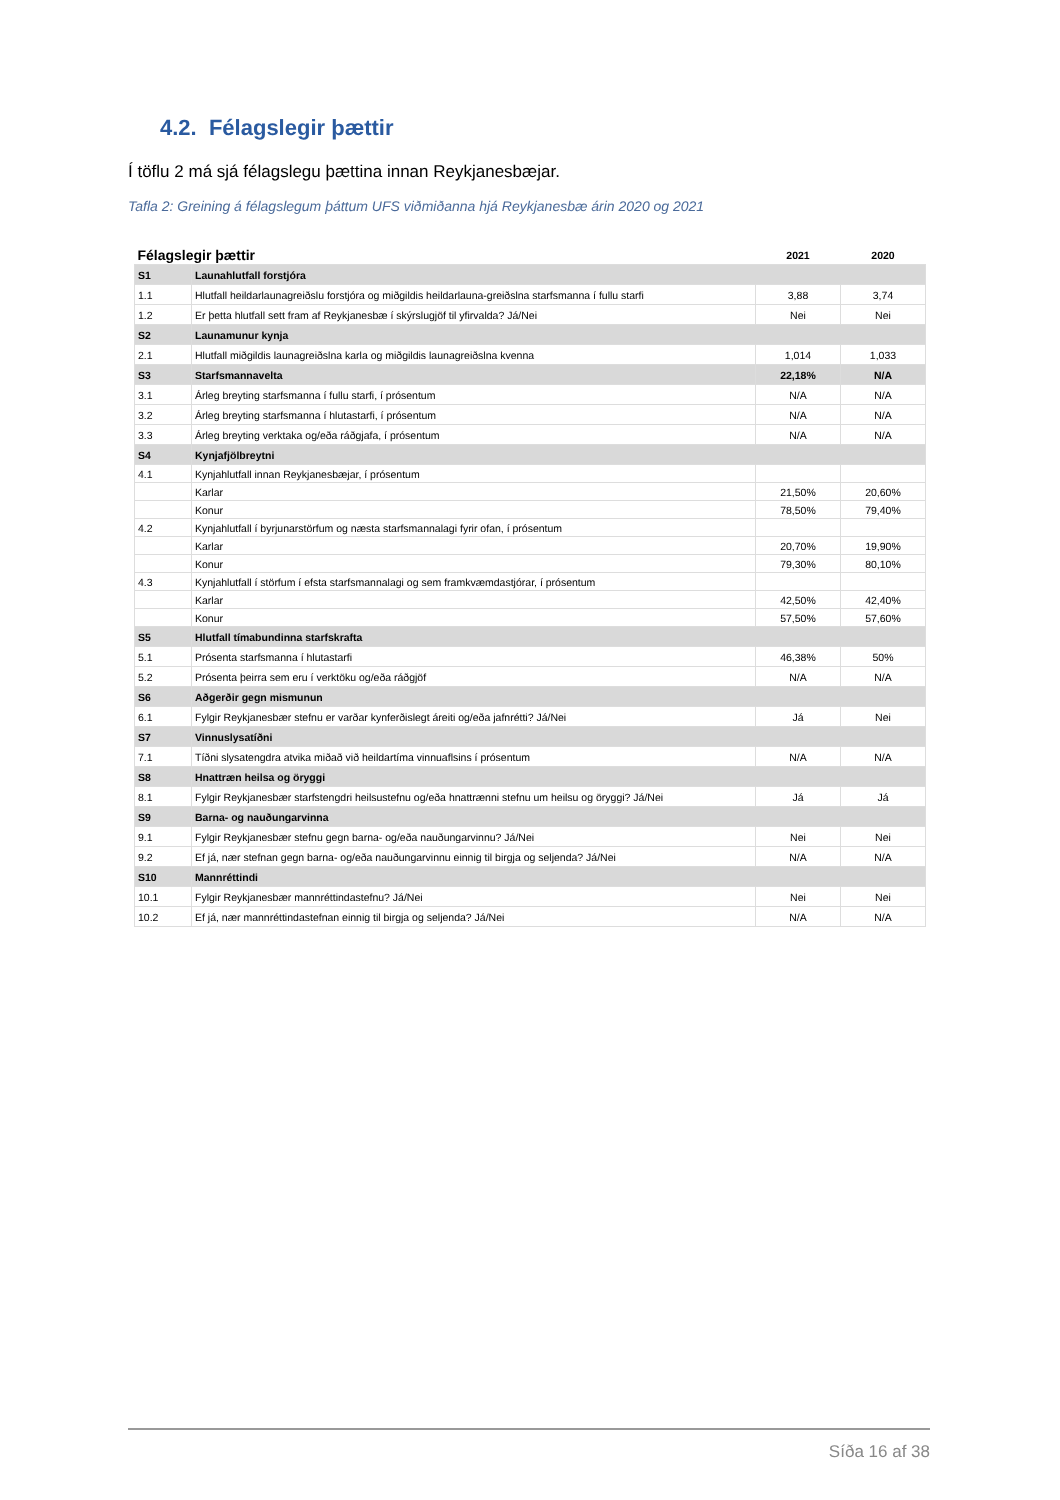4.2. Félagslegir þættir
Í töflu 2 má sjá félagslegu þættina innan Reykjanesbæjar.
Tafla 2: Greining á félagslegum þáttum UFS viðmiðanna hjá Reykjanesbæ árin 2020 og 2021
| Félagslegir þættir | | 2021 | 2020 |
| --- | --- | --- | --- |
| S1 | Launahlutfall forstjóra | | |
| 1.1 | Hlutfall heildarlaunagreiðslu forstjóra og miðgildis heildarlauna-greiðslna starfsmanna í fullu starfi | 3,88 | 3,74 |
| 1.2 | Er þetta hlutfall sett fram af Reykjanesbæ í skýrslugjöf til yfirvalda? Já/Nei | Nei | Nei |
| S2 | Launamunur kynja | | |
| 2.1 | Hlutfall miðgildis launagreiðslna karla og miðgildis launagreiðslna kvenna | 1,014 | 1,033 |
| S3 | Starfsmannavelta | 22,18% | N/A |
| 3.1 | Árleg breyting starfsmanna í fullu starfi, í prósentum | N/A | N/A |
| 3.2 | Árleg breyting starfsmanna í hlutastarfi, í prósentum | N/A | N/A |
| 3.3 | Árleg breyting verktaka og/eða ráðgjafa, í prósentum | N/A | N/A |
| S4 | Kynjafjölbreytni | | |
| 4.1 | Kynjahlutfall innan Reykjanesbæjar, í prósentum | | |
| | Karlar | 21,50% | 20,60% |
| | Konur | 78,50% | 79,40% |
| 4.2 | Kynjahlutfall í byrjunarstörfum og næsta starfsmannalagi fyrir ofan, í prósentum | | |
| | Karlar | 20,70% | 19,90% |
| | Konur | 79,30% | 80,10% |
| 4.3 | Kynjahlutfall í störfum í efsta starfsmannalagi og sem framkvæmdastjórar, í prósentum | | |
| | Karlar | 42,50% | 42,40% |
| | Konur | 57,50% | 57,60% |
| S5 | Hlutfall tímabundinna starfskrafta | | |
| 5.1 | Prósenta starfsmanna í hlutastarfi | 46,38% | 50% |
| 5.2 | Prósenta þeirra sem eru í verktöku og/eða ráðgjöf | N/A | N/A |
| S6 | Aðgerðir gegn mismunun | | |
| 6.1 | Fylgir Reykjanesbær stefnu er varðar kynferðislegt áreiti og/eða jafnrétti? Já/Nei | Já | Nei |
| S7 | Vinnuslysatíðni | | |
| 7.1 | Tíðni slysatengdra atvika miðað við heildartíma vinnuaflsins í prósentum | N/A | N/A |
| S8 | Hnattræn heilsa og öryggi | | |
| 8.1 | Fylgir Reykjanesbær starfstengdri heilsustefnu og/eða hnattrænni stefnu um heilsu og öryggi? Já/Nei | Já | Já |
| S9 | Barna- og nauðungarvinna | | |
| 9.1 | Fylgir Reykjanesbær stefnu gegn barna- og/eða nauðungarvinnu? Já/Nei | Nei | Nei |
| 9.2 | Ef já, nær stefnan gegn barna- og/eða nauðungarvinnu einnig til birgja og seljenda? Já/Nei | N/A | N/A |
| S10 | Mannréttindi | | |
| 10.1 | Fylgir Reykjanesbær mannréttindastefnu? Já/Nei | Nei | Nei |
| 10.2 | Ef já, nær mannréttindastefnan einnig til birgja og seljenda? Já/Nei | N/A | N/A |
Síða 16 af 38